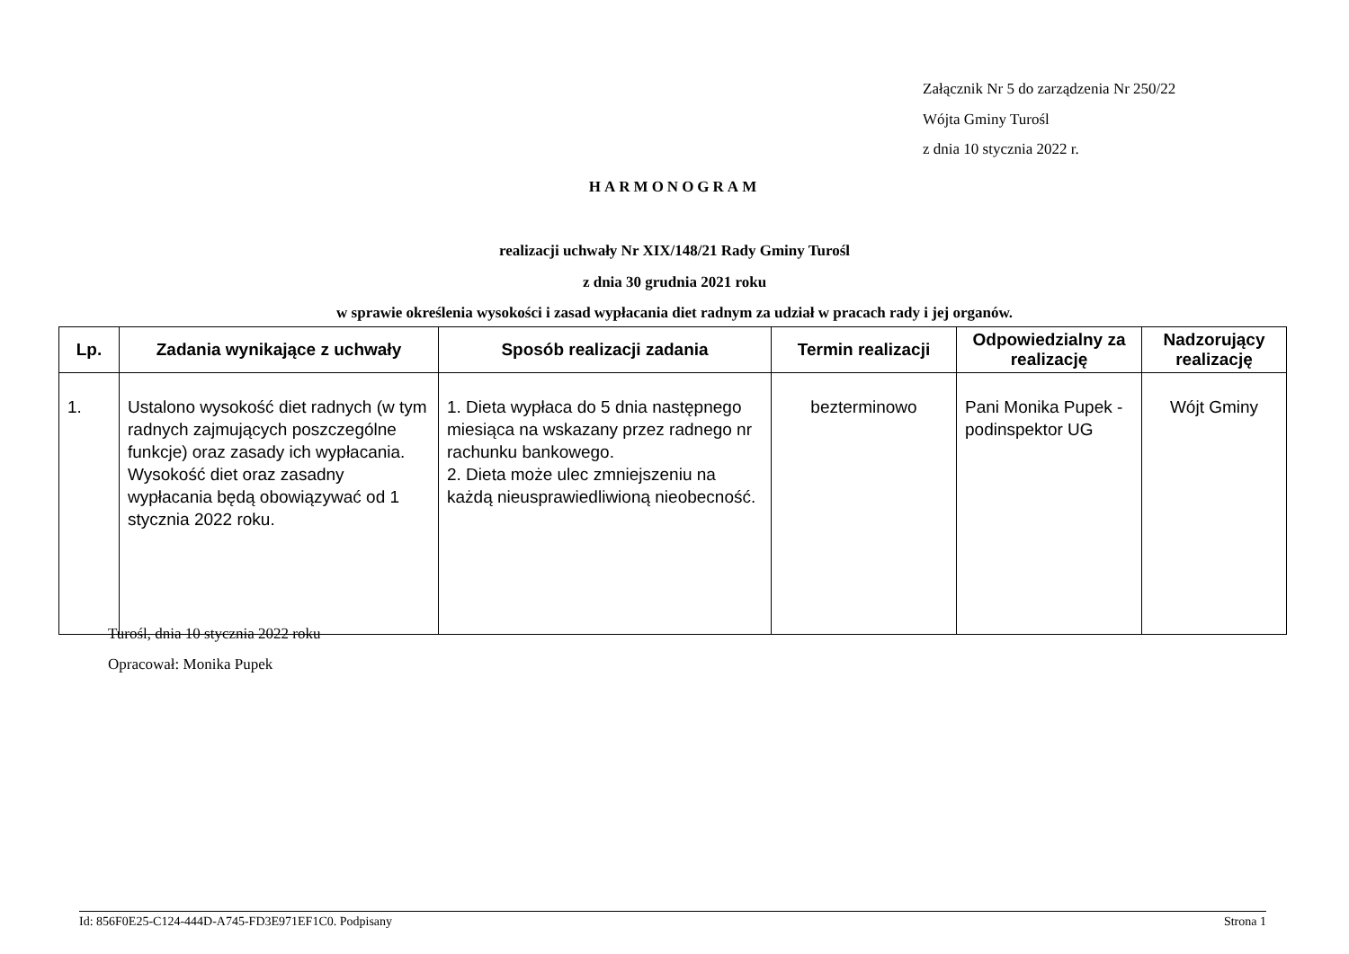Załącznik Nr 5 do zarządzenia Nr 250/22
Wójta Gminy Turośl
z dnia 10 stycznia 2022 r.
HARMONOGRAM
realizacji uchwały Nr XIX/148/21 Rady Gminy Turośl
z dnia 30 grudnia 2021 roku
w sprawie określenia wysokości i zasad wypłacania diet radnym za udział w pracach rady i jej organów.
| Lp. | Zadania wynikające z uchwały | Sposób realizacji zadania | Termin realizacji | Odpowiedzialny za realizację | Nadzorujący realizację |
| --- | --- | --- | --- | --- | --- |
| 1. | Ustalono wysokość diet radnych (w tym radnych zajmujących poszczególne funkcje) oraz zasady ich wypłacania. Wysokość diet oraz zasadny wypłacania będą obowiązywać od 1 stycznia 2022 roku. | 1. Dieta wypłaca do 5 dnia następnego miesiąca na wskazany przez radnego nr rachunku bankowego. 2. Dieta może ulec zmniejszeniu na każdą nieusprawiedliwioną nieobecność. | bezterminowo | Pani Monika Pupek - podinspektor UG | Wójt Gminy |
Turośl, dnia 10 stycznia 2022 roku
Opracował: Monika Pupek
Id: 856F0E25-C124-444D-A745-FD3E971EF1C0. Podpisany Strona 1